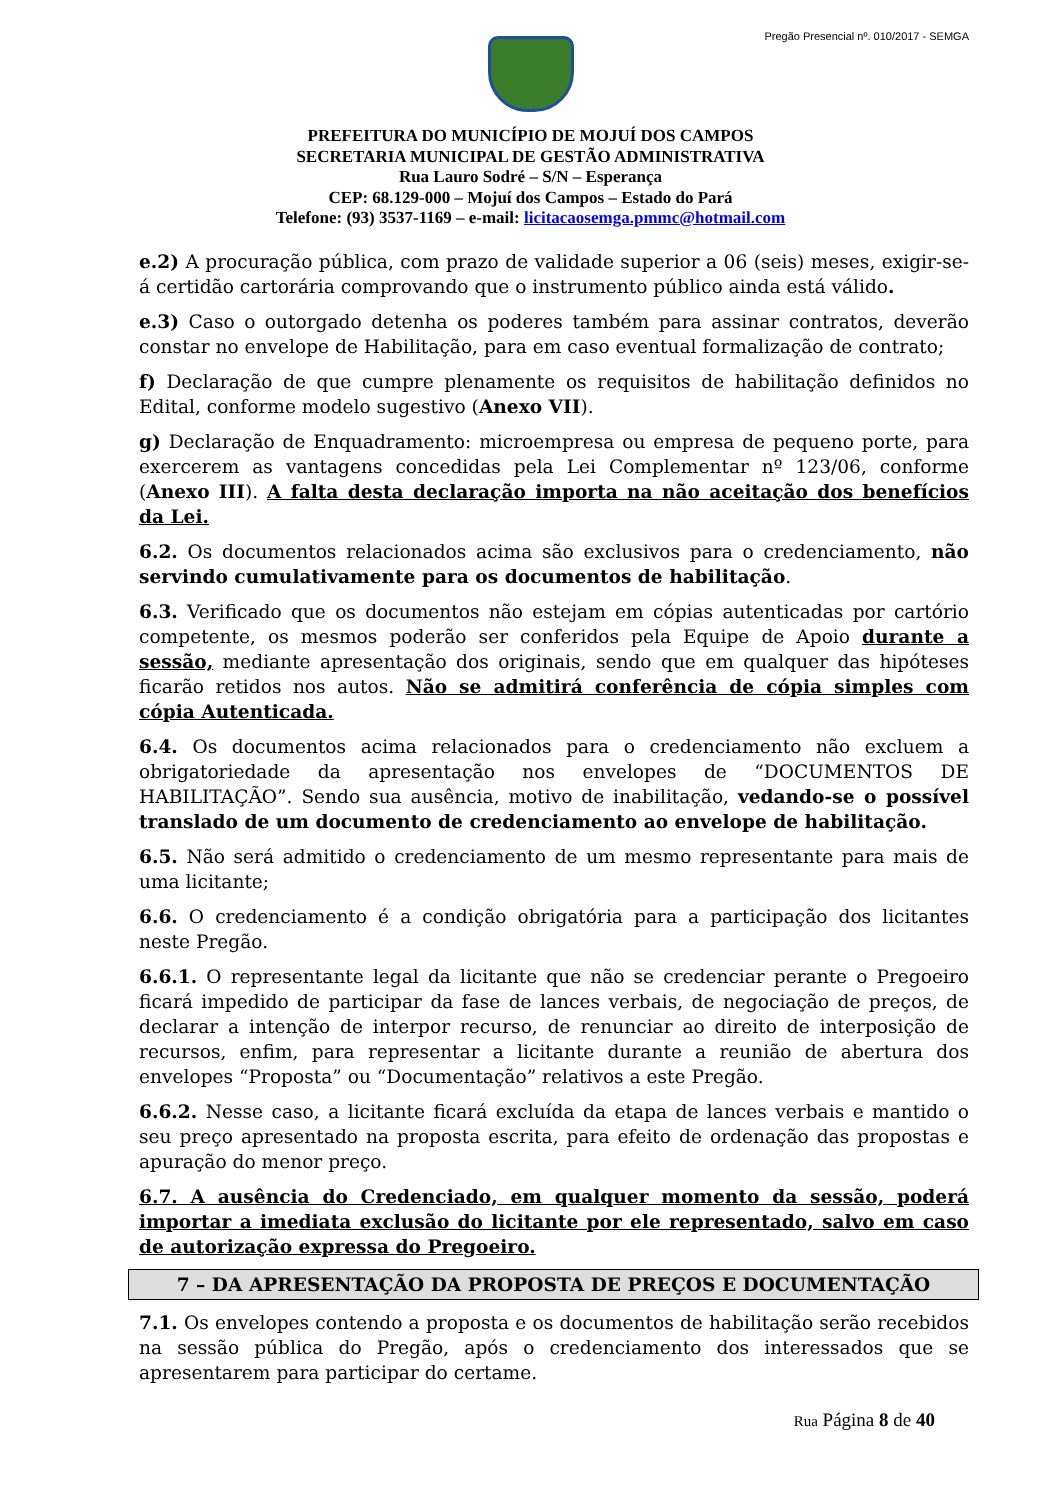Pregão Presencial nº. 010/2017 - SEMGA
PREFEITURA DO MUNICÍPIO DE MOJUÍ DOS CAMPOS
SECRETARIA MUNICIPAL DE GESTÃO ADMINISTRATIVA
Rua Lauro Sodré – S/N – Esperança
CEP: 68.129-000 – Mojuí dos Campos – Estado do Pará
Telefone: (93) 3537-1169 – e-mail: licitacaosemga.pmmc@hotmail.com
e.2) A procuração pública, com prazo de validade superior a 06 (seis) meses, exigir-se-á certidão cartorária comprovando que o instrumento público ainda está válido.
e.3) Caso o outorgado detenha os poderes também para assinar contratos, deverão constar no envelope de Habilitação, para em caso eventual formalização de contrato;
f) Declaração de que cumpre plenamente os requisitos de habilitação definidos no Edital, conforme modelo sugestivo (Anexo VII).
g) Declaração de Enquadramento: microempresa ou empresa de pequeno porte, para exercerem as vantagens concedidas pela Lei Complementar nº 123/06, conforme (Anexo III). A falta desta declaração importa na não aceitação dos benefícios da Lei.
6.2. Os documentos relacionados acima são exclusivos para o credenciamento, não servindo cumulativamente para os documentos de habilitação.
6.3. Verificado que os documentos não estejam em cópias autenticadas por cartório competente, os mesmos poderão ser conferidos pela Equipe de Apoio durante a sessão, mediante apresentação dos originais, sendo que em qualquer das hipóteses ficarão retidos nos autos. Não se admitirá conferência de cópia simples com cópia Autenticada.
6.4. Os documentos acima relacionados para o credenciamento não excluem a obrigatoriedade da apresentação nos envelopes de “DOCUMENTOS DE HABILITAÇÃO”. Sendo sua ausência, motivo de inabilitação, vedando-se o possível translado de um documento de credenciamento ao envelope de habilitação.
6.5. Não será admitido o credenciamento de um mesmo representante para mais de uma licitante;
6.6. O credenciamento é a condição obrigatória para a participação dos licitantes neste Pregão.
6.6.1. O representante legal da licitante que não se credenciar perante o Pregoeiro ficará impedido de participar da fase de lances verbais, de negociação de preços, de declarar a intenção de interpor recurso, de renunciar ao direito de interposição de recursos, enfim, para representar a licitante durante a reunião de abertura dos envelopes “Proposta” ou “Documentação” relativos a este Pregão.
6.6.2. Nesse caso, a licitante ficará excluída da etapa de lances verbais e mantido o seu preço apresentado na proposta escrita, para efeito de ordenação das propostas e apuração do menor preço.
6.7. A ausência do Credenciado, em qualquer momento da sessão, poderá importar a imediata exclusão do licitante por ele representado, salvo em caso de autorização expressa do Pregoeiro.
7 – DA APRESENTAÇÃO DA PROPOSTA DE PREÇOS E DOCUMENTAÇÃO
7.1. Os envelopes contendo a proposta e os documentos de habilitação serão recebidos na sessão pública do Pregão, após o credenciamento dos interessados que se apresentarem para participar do certame.
Rua Página 8 de 40